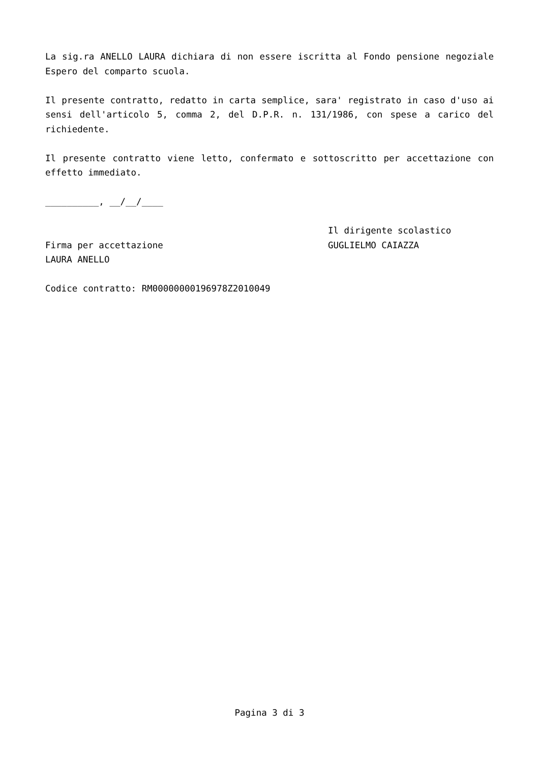La sig.ra ANELLO LAURA dichiara di non essere iscritta al Fondo pensione negoziale Espero del comparto scuola.
Il presente contratto, redatto in carta semplice, sara' registrato in caso d'uso ai sensi dell'articolo 5, comma 2, del D.P.R. n. 131/1986, con spese a carico del richiedente.
Il presente contratto viene letto, confermato e sottoscritto per accettazione con effetto immediato.
__________, __/__/____
Firma per accettazione
LAURA ANELLO
Il dirigente scolastico
GUGLIELMO CAIAZZA
Codice contratto: RM00000000196978Z2010049
Pagina 3 di 3